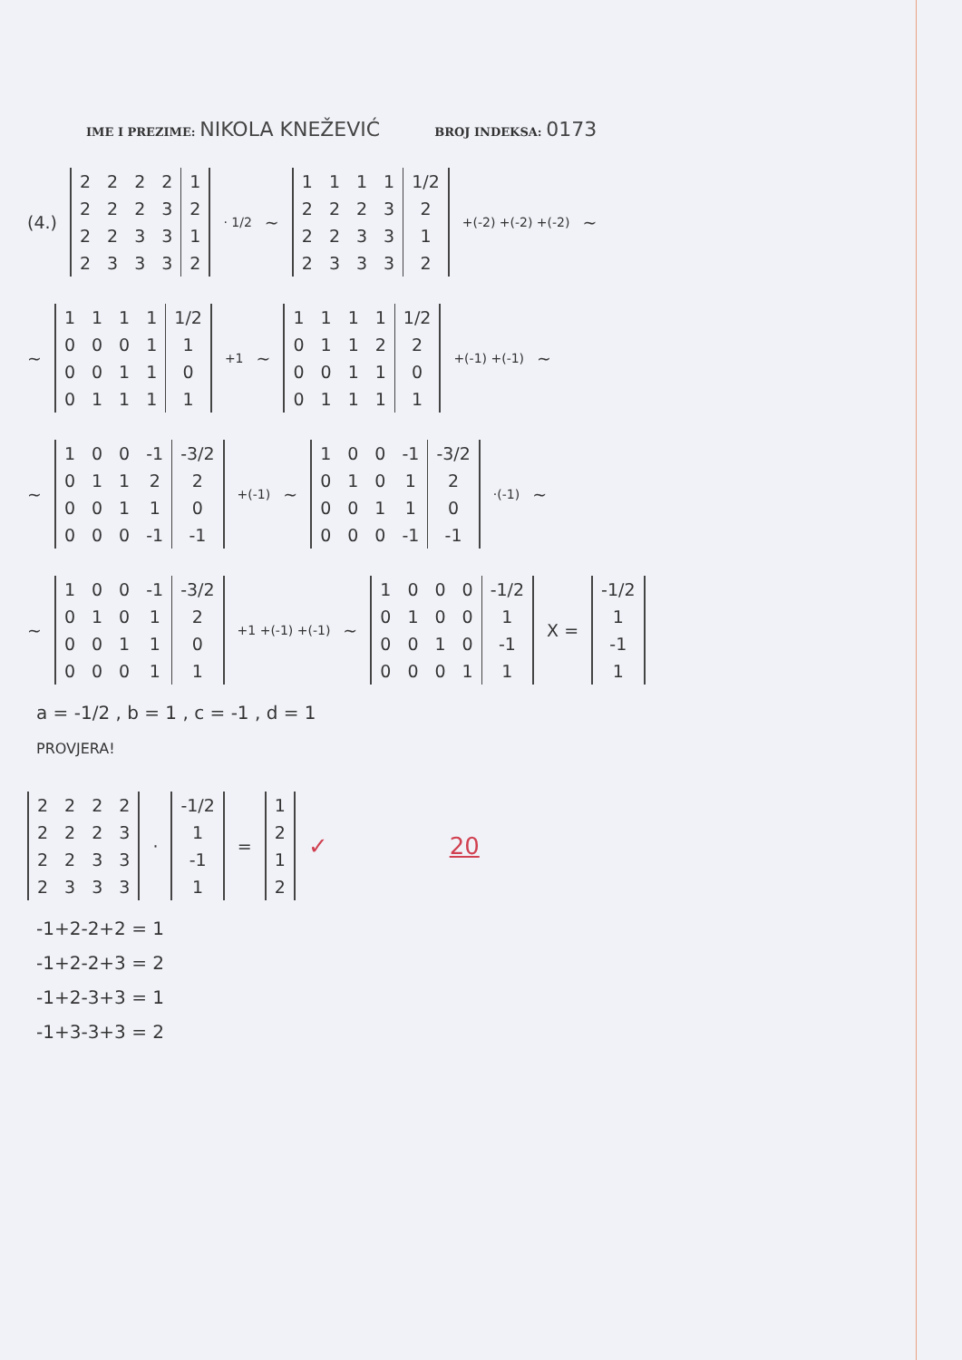IME I PREZIME: NIKOLA KNEŽEVIĆ
BROJ INDEKSA: 0173
(4.)
| 2 | 2 | 2 | 2 | 1 |
| 2 | 2 | 2 | 3 | 2 |
| 2 | 2 | 3 | 3 | 1 |
| 2 | 3 | 3 | 3 | 2 |
· 1/2 ~
| 1 | 1 | 1 | 1 | 1/2 |
| 2 | 2 | 2 | 3 | 2 |
| 2 | 2 | 3 | 3 | 1 |
| 2 | 3 | 3 | 3 | 2 |
+(-2) +(-2) +(-2) ~
~
| 1 | 1 | 1 | 1 | 1/2 |
| 0 | 0 | 0 | 1 | 1 |
| 0 | 0 | 1 | 1 | 0 |
| 0 | 1 | 1 | 1 | 1 |
+1 ~
| 1 | 1 | 1 | 1 | 1/2 |
| 0 | 1 | 1 | 2 | 2 |
| 0 | 0 | 1 | 1 | 0 |
| 0 | 1 | 1 | 1 | 1 |
+(-1) +(-1) ~
~
| 1 | 0 | 0 | -1 | -3/2 |
| 0 | 1 | 1 | 2 | 2 |
| 0 | 0 | 1 | 1 | 0 |
| 0 | 0 | 0 | -1 | -1 |
+(-1) ~
| 1 | 0 | 0 | -1 | -3/2 |
| 0 | 1 | 0 | 1 | 2 |
| 0 | 0 | 1 | 1 | 0 |
| 0 | 0 | 0 | -1 | -1 |
·(-1) ~
~
| 1 | 0 | 0 | -1 | -3/2 |
| 0 | 1 | 0 | 1 | 2 |
| 0 | 0 | 1 | 1 | 0 |
| 0 | 0 | 0 | 1 | 1 |
+1 +(-1) +(-1) ~
| 1 | 0 | 0 | 0 | -1/2 |
| 0 | 1 | 0 | 0 | 1 |
| 0 | 0 | 1 | 0 | -1 |
| 0 | 0 | 0 | 1 | 1 |
X =
| -1/2 |
| 1 |
| -1 |
| 1 |
a = -1/2 , b = 1 , c = -1 , d = 1
PROVJERA!
| 2 | 2 | 2 | 2 |
| 2 | 2 | 2 | 3 |
| 2 | 2 | 3 | 3 |
| 2 | 3 | 3 | 3 |
·
| -1/2 |
| 1 |
| -1 |
| 1 |
=
| 1 |
| 2 |
| 1 |
| 2 |
✓ 20
-1+2-2+2 = 1
-1+2-2+3 = 2
-1+2-3+3 = 1
-1+3-3+3 = 2